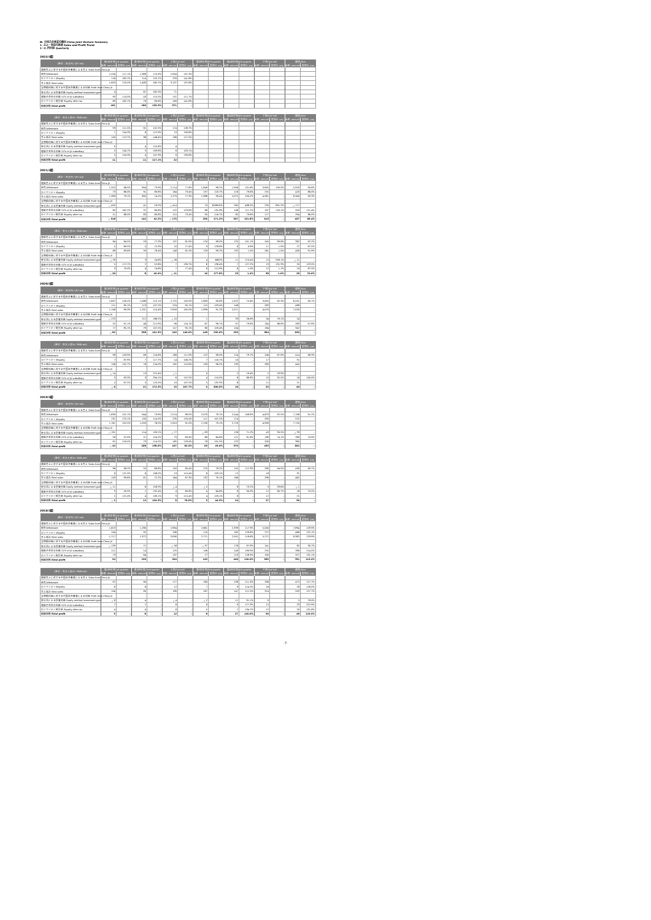Ⅲ. 中国合弁事業の概況 China Joint Venture Summary
1. 売上・利益の推移 Sales and Profit Trend
1－2. 四半期 Quarterly
2022/3期
| (単位：百万円／JPY mil) | 第1四半期/1st quarter | | 第2四半期/2nd quarter | | 上期/1st half | | 第3四半期/3rd quarter | | 第4四半期/4th quarter | | 下期/2nd half | | 通期/Year | |
| --- | --- | --- | --- | --- | --- | --- | --- | --- | --- | --- | --- | --- | --- | --- |
| | 金額 amount | 前期比 yoy | 金額 amount | 前期比 yoy | 金額 amount | 前期比 yoy | 金額 amount | 前期比 yoy | 金額 amount | 前期比 yoy | 金額 amount | 前期比 yoy | 金額 amount | 前期比 yoy |
| 連結売上に対する中国合弁事業による売上 Sales from China JV | | | | | | | | | | | | | | |
| 卸売/Wholesale | 1,534 | 117.1% | 1,369 | 170.3% | 2,904 | 137.3% | | | | | | | | |
| ロイヤリティ/Royalty | 118 | 162.1% | 114 | 125.1% | 233 | 141.6% | | | | | | | | |
| 売上高計/Total sales | 1,653 | 119.5% | 1,483 | 165.7% | 3,137 | 137.6% | | | | | | | | |
| 当期純利益に対する中国合弁事業による利益 Profit from China JV | | | | | | | | | | | | | | |
| 持分法による投資利益 Equity method investment gain | 4 | – | 67 | 162.0% | 71 | – | | | | | | | | |
| 連結子会社の利益 51% of JV subsidiary | 93 | 110.0% | 43 | 115.5% | 137 | 111.7% | | | | | | | | |
| ロイヤリティ税引後 Royalty after tax | 83 | 162.1% | 79 | 80.6% | 163 | 141.6% | | | | | | | | |
| 利益合計/Total profit | 181 | – | 190 | 133.3% | 371 | – | | | | | | | | |
| (単位：百万人民元／RMB mil) | 第1四半期/1st quarter | | 第2四半期/2nd quarter | | 上期/1st half | | 第3四半期/3rd quarter | | 第4四半期/4th quarter | | 下期/2nd half | | 通期/Year | |
| --- | --- | --- | --- | --- | --- | --- | --- | --- | --- | --- | --- | --- | --- | --- |
| | 金額 amount | 前期比 yoy | 金額 amount | 前期比 yoy | 金額 amount | 前期比 yoy | 金額 amount | 前期比 yoy | 金額 amount | 前期比 yoy | 金額 amount | 前期比 yoy | 金額 amount | 前期比 yoy |
| 連結売上に対する中国合弁事業による売上 Sales from China JV | | | | | | | | | | | | | | |
| 卸売/Wholesale | 93 | 111.5% | 81 | 152.5% | 174 | 126.7% | | | | | | | | |
| ロイヤリティ/Royalty | 7 | 154.3% | 6 | 112.9% | 13 | 130.6% | | | | | | | | |
| 売上高計/Total sales | 100 | 113.7% | 88 | 146.4% | 188 | 127.0% | | | | | | | | |
| 当期純利益に対する中国合弁事業による利益 Profit from China JV | | | | | | | | | | | | | | |
| 持分法による投資利益 Equity method investment gain | 0 | – | 4 | 125.6% | 4 | – | | | | | | | | |
| 連結子会社の利益 51% of JV subsidiary | 5 | 104.7% | 3 | 193.8% | 8 | 103.1% | | | | | | | | |
| ロイヤリティ税引後 Royalty after tax | 5 | 154.3% | 4 | 107.3% | 9 | 130.6% | | | | | | | | |
| 利益合計/Total profit | 11 | – | 11 | 117.1% | 22 | – | | | | | | | | |
2021/3期
| (単位：百万円／JPY mil) | 第1四半期/1st quarter | | 第2四半期/2nd quarter | | 上期/1st half | | 第3四半期/3rd quarter | | 第4四半期/4th quarter | | 下期/2nd half | | 通期/Year | |
| --- | --- | --- | --- | --- | --- | --- | --- | --- | --- | --- | --- | --- | --- | --- |
| | 金額 amount | 前期比 yoy | 金額 amount | 前期比 yoy | 金額 amount | 前期比 yoy | 金額 amount | 前期比 yoy | 金額 amount | 前期比 yoy | 金額 amount | 前期比 yoy | 金額 amount | 前期比 yoy |
| 連結売上に対する中国合弁事業による売上 Sales from China JV | | | | | | | | | | | | | | |
| 卸売/Wholesale | 1,310 | 86.0% | 804 | 73.9% | 2,114 | 77.6% | 1,849 | 98.2% | 1,956 | 101.6% | 3,805 | 100.0% | 5,920 | 90.6% |
| ロイヤリティ/Royalty | 73 | 66.0% | 91 | 80.6% | 164 | 73.4% | 137 | 118.7% | 118 | 79.6% | 255 | – | 420 | 86.0% |
| 売上高計/Total sales | 1,383 | 79.1% | 895 | 74.5% | 2,279 | 77.3% | 1,986 | 99.4% | 2,075 | 100.2% | 4,061 | – | 6,340 | 90.3% |
| 当期純利益に対する中国合弁事業による利益 Profit from China JV | | | | | | | | | | | | | | |
| 持分法による投資利益 Equity method investment gain | △ 455 | – | 41 | 19.5% | △ 414 | – | 70 | 658810% | 165 | 488.5% | 235 | 691.2% | △ 177 | – |
| 連結子会社の利益 51% of JV subsidiary | 85 | 162.2% | 37 | 80.6% | 122 | 123.8% | 89 | 131.8% | 108 | 111.7% | 197 | 120.1% | 320 | 121.4% |
| ロイヤリティ税引後 Royalty after tax | 51 | 66.0% | 63 | 80.6% | 115 | 73.4% | 95 | 118.7% | 82 | 79.6% | 177 | – | 294 | 86.0% |
| 利益合計/Total profit | △ 318 | – | 142 | 42.2% | △ 175 | – | 256 | 171.2% | 357 | 151.9% | 613 | – | 437 | 69.4% |
| (単位：百万人民元／RMB mil) | 第1四半期/1st quarter | | 第2四半期/2nd quarter | | 上期/1st half | | 第3四半期/3rd quarter | | 第4四半期/4th quarter | | 下期/2nd half | | 通期/Year | |
| --- | --- | --- | --- | --- | --- | --- | --- | --- | --- | --- | --- | --- | --- | --- |
| | 金額 amount | 前期比 yoy | 金額 amount | 前期比 yoy | 金額 amount | 前期比 yoy | 金額 amount | 前期比 yoy | 金額 amount | 前期比 yoy | 金額 amount | 前期比 yoy | 金額 amount | 前期比 yoy |
| 連結売上に対する中国合弁事業による売上 Sales from China JV | | | | | | | | | | | | | | |
| 卸売/Wholesale | 84 | 84.5% | 53 | 77.3% | 137 | 81.9% | 120 | 98.0% | 125 | 101.1% | 245 | 99.6% | 382 | 92.2% |
| ロイヤリティ/Royalty | 5 | 69.5% | 5 | 75.3% | 10 | 77.4% | 9 | 128.6% | 8 | 0.8% | 17 | 1.0% | 27 | 87.5% |
| 売上高計/Total sales | 89 | 83.6% | 59 | 78.4% | 148 | 81.5% | 129 | 99.2% | 132 | 1.0% | 261 | 1.0% | 409 | 91.9% |
| 当期純利益に対する中国合弁事業による利益 Profit from China JV | | | | | | | | | | | | | | |
| 持分法による投資利益 Equity method investment gain | △ 29 | – | 3 | 24.6% | △ 26 | – | 4 | 6802% | 11 | 710.4% | 15 | 928.1% | △ 11 | – |
| 連結子会社の利益 51% of JV subsidiary | 5 | 172.7% | 2 | 52.6% | 7 | 130.7% | 6 | 136.4% | 7 | 127.2% | 13 | 131.3% | 20 | 123.5% |
| ロイヤリティ税引後 Royalty after tax | 3 | 70.0% | 4 | 74.6% | 7 | 77.4% | 6 | 112.9% | 6 | 1.0% | 12 | 1.1% | 19 | 87.5% |
| 利益合計/Total profit | △ 20 | – | 9 | 45.4% | △ 11 | – | 16 | 177.8% | 23 | 1.4% | 39 | 1.6% | 28 | 70.6% |
2020/3期
| (単位：百万円／JPY mil) | 第1四半期/1st quarter | | 第2四半期/2nd quarter | | 上期/1st half | | 第3四半期/3rd quarter | | 第4四半期/4th quarter | | 下期/2nd half | | 通期/Year | |
| --- | --- | --- | --- | --- | --- | --- | --- | --- | --- | --- | --- | --- | --- | --- |
| | 金額 amount | 前期比 yoy | 金額 amount | 前期比 yoy | 金額 amount | 前期比 yoy | 金額 amount | 前期比 yoy | 金額 amount | 前期比 yoy | 金額 amount | 前期比 yoy | 金額 amount | 前期比 yoy |
| 連結売上に対する中国合弁事業による売上 Sales from China JV | | | | | | | | | | | | | | |
| 卸売/Wholesale | 1,637 | 100.5% | 1,088 | 115.1% | 2,725 | 105.9% | 1,883 | 90.6% | 1,922 | 75.6% | 3,805 | 82.3% | 6,531 | 90.7% |
| ロイヤリティ/Royalty | 111 | 85.1% | 113 | 107.5% | 224 | 95.1% | 115 | 103.4% | 148 | – | 263 | – | 488 | – |
| 売上高計/Total sales | 1,748 | 99.3% | 1,201 | 114.4% | 2,950 | 105.0% | 1,999 | 91.2% | 2,071 | – | 4,070 | – | 7,020 | – |
| 当期純利益に対する中国合弁事業による利益 Profit from China JV | | | | | | | | | | | | | | |
| 持分法による投資利益 Equity method investment gain | △ 223 | – | 212 | 186.2% | △ 10 | – | 1 | – | 33 | 26.8% | 34 | 79.1% | 24 | – |
| 連結子会社の利益 51% of JV subsidiary | 52 | 91.1% | 46 | 212.9% | 99 | 124.7% | 67 | 98.7% | 97 | 79.8% | 164 | 86.8% | 263 | 97.8% |
| ロイヤリティ税引後 Royalty after tax | 77 | 85.1% | 79 | 107.5% | 157 | 95.1% | 80 | 103.4% | 104 | – | 184 | – | 342 | – |
| 利益合計/Total profit | △ 92 | – | 338 | 161.3% | 245 | 146.6% | 149 | 235.0% | 235 | – | 384 | – | 630 | – |
| (単位：百万人民元／RMB mil) | 第1四半期/1st quarter | | 第2四半期/2nd quarter | | 上期/1st half | | 第3四半期/3rd quarter | | 第4四半期/4th quarter | | 下期/2nd half | | 通期/Year | |
| --- | --- | --- | --- | --- | --- | --- | --- | --- | --- | --- | --- | --- | --- | --- |
| | 金額 amount | 前期比 yoy | 金額 amount | 前期比 yoy | 金額 amount | 前期比 yoy | 金額 amount | 前期比 yoy | 金額 amount | 前期比 yoy | 金額 amount | 前期比 yoy | 金額 amount | 前期比 yoy |
| 連結売上に対する中国合弁事業による売上 Sales from China JV | | | | | | | | | | | | | | |
| 卸売/Wholesale | 99 | 103.9% | 69 | 124.6% | 168 | 111.9% | 122 | 98.0% | 124 | 79.7% | 246 | 87.9% | 414 | 96.3% |
| ロイヤリティ/Royalty | 7 | 87.9% | 7 | 117.7% | 14 | 106.2% | 7 | 116.7% | 10 | – | 17 | – | 31 | – |
| 売上高計/Total sales | 106 | 102.7% | 76 | 124.0% | 182 | 110.8% | 130 | 98.5% | 133 | – | 263 | – | 445 | – |
| 当期純利益に対する中国合弁事業による利益 Profit from China JV | | | | | | | | | | | | | | |
| 持分法による投資利益 Equity method investment gain | △ 14 | – | 13 | 215.4% | △ 1 | – | 0 | – | 2 | 19.4% | 2 | 53.9% | 1 | – |
| 連結子会社の利益 51% of JV subsidiary | 3 | 93.3% | 3 | 294.1% | 6 | 152.5% | 4 | 110.0% | 6 | 68.8% | 10 | 82.5% | 16 | 100.0% |
| ロイヤリティ税引後 Royalty after tax | 5 | 87.5% | 5 | 125.0% | 10 | 107.5% | 5 | 132.9% | 6 | – | 11 | – | 21 | – |
| 利益合計/Total profit | △ 6 | – | 21 | 172.3% | 15 | 167.7% | 5 | 300.0% | 16 | – | 25 | – | 40 | – |
2019/3期
| (単位：百万円／JPY mil) | 第1四半期/1st quarter | | 第2四半期/2nd quarter | | 上期/1st half | | 第3四半期/3rd quarter | | 第4四半期/4th quarter | | 下期/2nd half | | 通期/Year | |
| --- | --- | --- | --- | --- | --- | --- | --- | --- | --- | --- | --- | --- | --- | --- |
| | 金額 amount | 前期比 yoy | 金額 amount | 前期比 yoy | 金額 amount | 前期比 yoy | 金額 amount | 前期比 yoy | 金額 amount | 前期比 yoy | 金額 amount | 前期比 yoy | 金額 amount | 前期比 yoy |
| 連結売上に対する中国合弁事業による売上 Sales from China JV | | | | | | | | | | | | | | |
| 卸売/Wholesale | 1,630 | 101.1% | 944 | 73.8% | 2,574 | 89.0% | 2,079 | 78.1% | 2,544 | 108.8% | 4,623 | 92.5% | 7,198 | 91.2% |
| ロイヤリティ/Royalty | 131 | 125.1% | 105 | 114.5% | 235 | 120.4% | 111 | 101.5% | 174 | – | 285 | – | 522 | – |
| 売上高計/Total sales | 1,761 | 102.5% | 1,050 | 76.5% | 2,810 | 91.0% | 2,190 | 79.1% | 2,719 | – | 4,909 | – | 7,720 | – |
| 当期純利益に対する中国合弁事業による利益 Profit from China JV | | | | | | | | | | | | | | |
| 持分法による投資利益 Equity method investment gain | △ 191 | – | 114 | 159.1% | △ 77 | – | △ 83 | – | 126 | 71.2% | 43 | 30.5% | △ 33 | – |
| 連結子会社の利益 51% of JV subsidiary | 58 | 52.0% | 21 | 154.2% | 79 | 63.4% | 68 | 64.6% | 121 | 81.6% | 189 | 74.1% | 269 | 70.9% |
| ロイヤリティ税引後 Royalty after tax | 91 | 124.5% | 73 | 114.5% | 165 | 120.4% | 78 | 101.5% | 122 | – | 200 | – | 365 | – |
| 利益合計/Total profit | △ 42 | – | 209 | 139.6% | 167 | 82.0% | 63 | 43.6% | 370 | – | 433 | – | 602 | – |
| (単位：百万人民元／RMB mil) | 第1四半期/1st quarter | | 第2四半期/2nd quarter | | 上期/1st half | | 第3四半期/3rd quarter | | 第4四半期/4th quarter | | 下期/2nd half | | 通期/Year | |
| --- | --- | --- | --- | --- | --- | --- | --- | --- | --- | --- | --- | --- | --- | --- |
| | 金額 amount | 前期比 yoy | 金額 amount | 前期比 yoy | 金額 amount | 前期比 yoy | 金額 amount | 前期比 yoy | 金額 amount | 前期比 yoy | 金額 amount | 前期比 yoy | 金額 amount | 前期比 yoy |
| 連結売上に対する中国合弁事業による売上 Sales from China JV | | | | | | | | | | | | | | |
| 卸売/Wholesale | 96 | 98.2% | 55 | 69.6% | 150 | 85.4% | 125 | 78.2% | 155 | 112.3% | 280 | 94.0% | 430 | 90.7% |
| ロイヤリティ/Royalty | 8 | 121.5% | 6 | 108.5% | 13 | 115.4% | 6 | 103.1% | 12 | – | 18 | – | 31 | – |
| 売上高計/Total sales | 103 | 99.6% | 61 | 72.2% | 164 | 87.3% | 132 | 79.1% | 166 | – | 298 | – | 462 | – |
| 当期純利益に対する中国合弁事業による利益 Profit from China JV | | | | | | | | | | | | | | |
| 持分法による投資利益 Equity method investment gain | △ 11 | – | 6 | 158.3% | △ 4 | – | △ 5 | – | 8 | 73.2% | 3 | 33.6% | △ 1 | – |
| 連結子会社の利益 51% of JV subsidiary | 3 | 50.5% | 1 | 132.4% | 4 | 60.8% | 4 | 64.6% | 8 | 90.3% | 12 | 80.7% | 16 | 70.5% |
| ロイヤリティ税引後 Royalty after tax | 5 | 121.0% | 4 | 109.1% | 9 | 115.4% | 4 | 103.1% | 8 | – | 12 | – | 21 | – |
| 利益合計/Total profit | △ 2 | – | 12 | 134.3% | 9 | 78.6% | 3 | 44.5% | 24 | – | 27 | – | 36 | – |
2018/3期
| (単位：百万円／JPY mil) | 第1四半期/1st quarter | | 第2四半期/2nd quarter | | 上期/1st half | | 第3四半期/3rd quarter | | 第4四半期/4th quarter | | 下期/2nd half | | 通期/Year | |
| --- | --- | --- | --- | --- | --- | --- | --- | --- | --- | --- | --- | --- | --- | --- |
| | 金額 amount | 前期比 yoy | 金額 amount | 前期比 yoy | 金額 amount | 前期比 yoy | 金額 amount | 前期比 yoy | 金額 amount | 前期比 yoy | 金額 amount | 前期比 yoy | 金額 amount | 前期比 yoy |
| 連結売上に対する中国合弁事業による売上 Sales from China JV | | | | | | | | | | | | | | |
| 卸売/Wholesale | 1,613 | – | 1,280 | – | 2,894 | – | 2,661 | – | 2,339 | 117.9% | 5,000 | – | 7,894 | 129.9% |
| ロイヤリティ/Royalty | 104 | – | 92 | – | 196 | – | 110 | – | 162 | 129.6% | 272 | – | 468 | 131.1% |
| 売上高計/Total sales | 1,717 | – | 1,372 | – | 3,090 | – | 2,771 | – | 2,501 | 118.6% | 5,272 | – | 8,362 | 129.9% |
| 当期純利益に対する中国合弁事業による利益 Profit from China JV | | | | | | | | | | | | | | |
| 持分法による投資利益 Equity method investment gain | △ 129 | – | 71 | – | △ 58 | – | △ 37 | – | 178 | 97.9% | 141 | – | 82 | 30.7% |
| 連結子会社の利益 51% of JV subsidiary | 111 | – | 14 | – | 125 | – | 106 | – | 149 | 190.9% | 255 | – | 380 | 214.0% |
| ロイヤリティ税引後 Royalty after tax | 73 | – | 64 | – | 137 | – | 77 | – | 113 | 128.9% | 190 | – | 327 | 131.1% |
| 利益合計/Total profit | 54 | – | 150 | – | 204 | – | 145 | – | 440 | 126.6% | 585 | – | 791 | 113.4% |
| (単位：百万人民元／RMB mil) | 第1四半期/1st quarter | | 第2四半期/2nd quarter | | 上期/1st half | | 第3四半期/3rd quarter | | 第4四半期/4th quarter | | 下期/2nd half | | 通期/Year | |
| --- | --- | --- | --- | --- | --- | --- | --- | --- | --- | --- | --- | --- | --- | --- |
| | 金額 amount | 前期比 yoy | 金額 amount | 前期比 yoy | 金額 amount | 前期比 yoy | 金額 amount | 前期比 yoy | 金額 amount | 前期比 yoy | 金額 amount | 前期比 yoy | 金額 amount | 前期比 yoy |
| 連結売上に対する中国合弁事業による売上 Sales from China JV | | | | | | | | | | | | | | |
| 卸売/Wholesale | 97 | – | 80 | – | 177 | – | 160 | – | 138 | 111.3% | 298 | – | 475 | 127.7% |
| ロイヤリティ/Royalty | 6 | – | 6 | – | 12 | – | 7 | – | 9 | 114.5% | 16 | – | 28 | 128.0% |
| 売上高計/Total sales | 104 | – | 85 | – | 189 | – | 167 | – | 147 | 111.5% | 314 | – | 503 | 127.7% |
| 当期純利益に対する中国合弁事業による利益 Profit from China JV | | | | | | | | | | | | | | |
| 持分法による投資利益 Equity method investment gain | △ 8 | – | 4 | – | △ 4 | – | △ 2 | – | 11 | 91.1% | 9 | – | 5 | 29.0% |
| 連結子会社の利益 51% of JV subsidiary | 7 | – | 1 | – | 8 | – | 6 | – | 9 | 177.3% | 15 | – | 23 | 207.9% |
| ロイヤリティ税引後 Royalty after tax | 4 | – | 4 | – | 8 | – | 5 | – | 7 | 134.7% | 12 | – | 20 | 131.6% |
| 利益合計/Total profit | 3 | – | 9 | – | 12 | – | 9 | – | 27 | 120.6% | 36 | – | 48 | 110.5% |
-7-